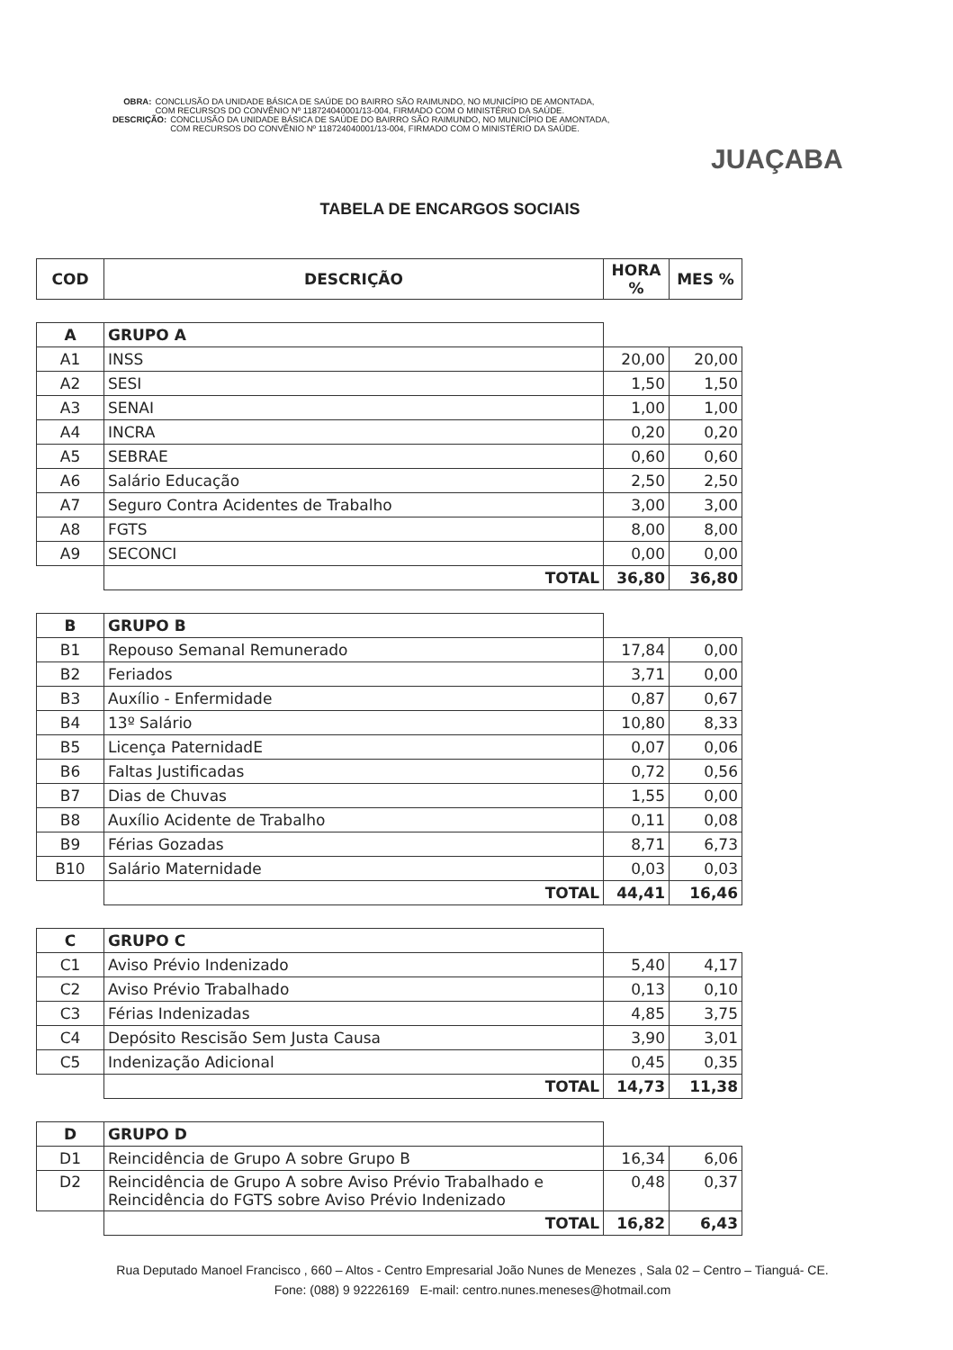OBRA: CONCLUSÃO DA UNIDADE BÁSICA DE SAÚDE DO BAIRRO SÃO RAIMUNDO, NO MUNICÍPIO DE AMONTADA, COM RECURSOS DO CONVÊNIO Nº 118724040001/13-004, FIRMADO COM O MINISTÉRIO DA SAÚDE.
DESCRIÇÃO: CONCLUSÃO DA UNIDADE BÁSICA DE SAÚDE DO BAIRRO SÃO RAIMUNDO, NO MUNICÍPIO DE AMONTADA, COM RECURSOS DO CONVÊNIO Nº 118724040001/13-004, FIRMADO COM O MINISTÉRIO DA SAÚDE.
JUAÇABA
TABELA DE ENCARGOS SOCIAIS
| COD | DESCRIÇÃO | HORA % | MES % |
| --- | --- | --- | --- |
| A | GRUPO A | | |
| A1 | INSS | 20,00 | 20,00 |
| A2 | SESI | 1,50 | 1,50 |
| A3 | SENAI | 1,00 | 1,00 |
| A4 | INCRA | 0,20 | 0,20 |
| A5 | SEBRAE | 0,60 | 0,60 |
| A6 | Salário Educação | 2,50 | 2,50 |
| A7 | Seguro Contra Acidentes de Trabalho | 3,00 | 3,00 |
| A8 | FGTS | 8,00 | 8,00 |
| A9 | SECONCI | 0,00 | 0,00 |
| | TOTAL | 36,80 | 36,80 |
| B | GRUPO B | | |
| B1 | Repouso Semanal Remunerado | 17,84 | 0,00 |
| B2 | Feriados | 3,71 | 0,00 |
| B3 | Auxílio - Enfermidade | 0,87 | 0,67 |
| B4 | 13º Salário | 10,80 | 8,33 |
| B5 | Licença PaternidadE | 0,07 | 0,06 |
| B6 | Faltas Justificadas | 0,72 | 0,56 |
| B7 | Dias de Chuvas | 1,55 | 0,00 |
| B8 | Auxílio Acidente de Trabalho | 0,11 | 0,08 |
| B9 | Férias Gozadas | 8,71 | 6,73 |
| B10 | Salário Maternidade | 0,03 | 0,03 |
| | TOTAL | 44,41 | 16,46 |
| C | GRUPO C | | |
| C1 | Aviso Prévio Indenizado | 5,40 | 4,17 |
| C2 | Aviso Prévio Trabalhado | 0,13 | 0,10 |
| C3 | Férias Indenizadas | 4,85 | 3,75 |
| C4 | Depósito Rescisão Sem Justa Causa | 3,90 | 3,01 |
| C5 | Indenização Adicional | 0,45 | 0,35 |
| | TOTAL | 14,73 | 11,38 |
| D | GRUPO D | | |
| D1 | Reincidência de Grupo A sobre Grupo B | 16,34 | 6,06 |
| D2 | Reincidência de Grupo A sobre Aviso Prévio Trabalhado e Reincidência do FGTS sobre Aviso Prévio Indenizado | 0,48 | 0,37 |
| | TOTAL | 16,82 | 6,43 |
Rua Deputado Manoel Francisco , 660 – Altos - Centro Empresarial João Nunes de Menezes , Sala 02 – Centro – Tianguá- CE.
Fone: (088) 9 92226169 E-mail: centro.nunes.meneses@hotmail.com